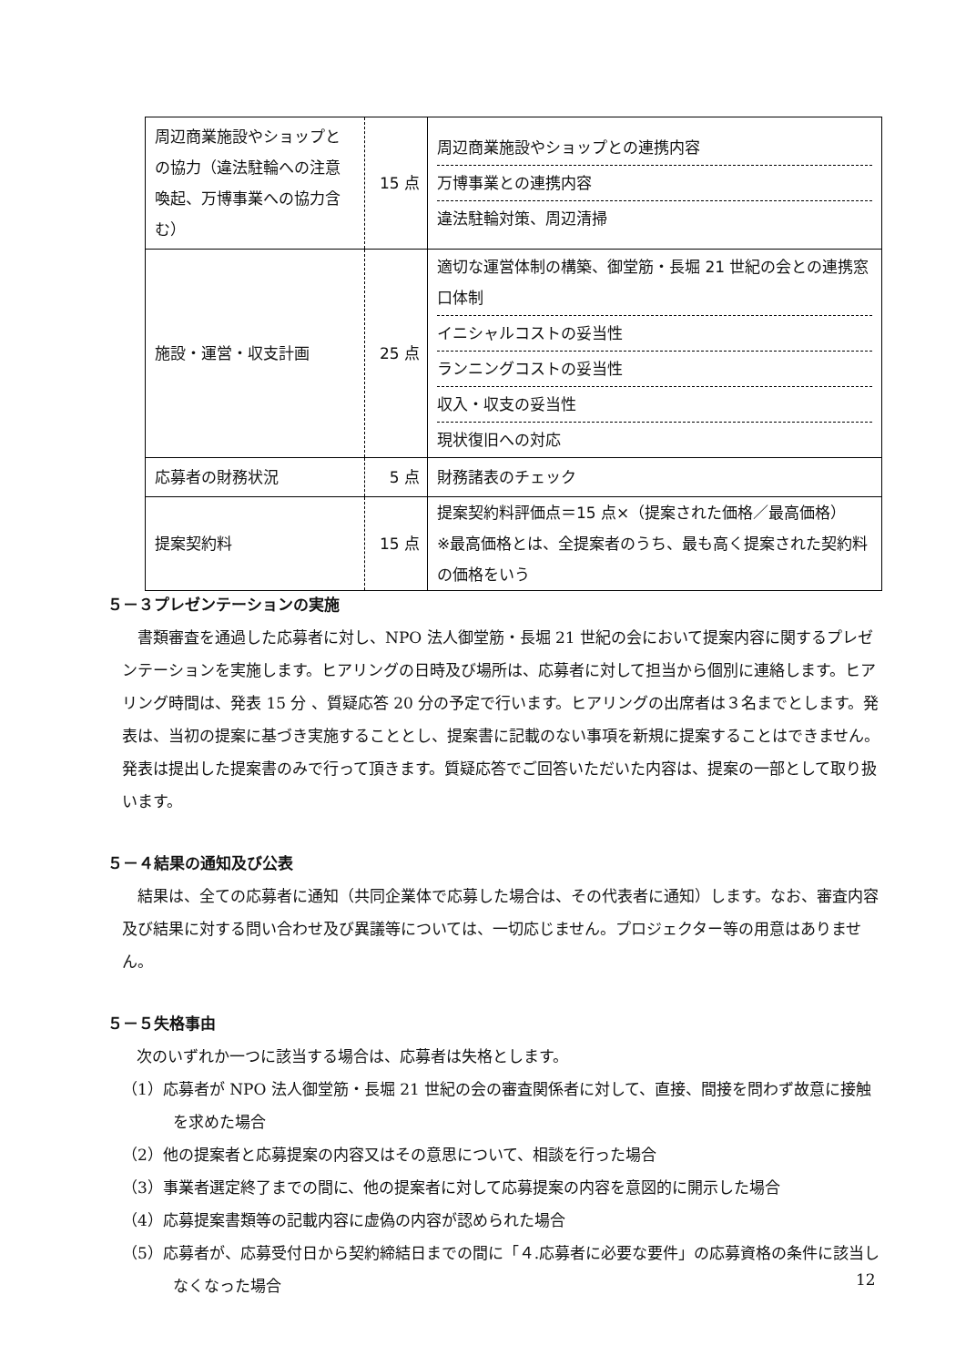| 周辺商業施設やショップとの協力（違法駐輪への注意喚起、万博事業への協力含む） | 15 点 | 周辺商業施設やショップとの連携内容 万博事業との連携内容 違法駐輪対策、周辺清掃 |
| 施設・運営・収支計画 | 25 点 | 適切な運営体制の構築、御堂筋・長堀 21 世紀の会との連携窓口体制 イニシャルコストの妥当性 ランニングコストの妥当性 収入・収支の妥当性 現状復旧への対応 |
| 応募者の財務状況 | 5 点 | 財務諸表のチェック |
| 提案契約料 | 15 点 | 提案契約料評価点＝15 点×（提案された価格／最高価格） ※最高価格とは、全提案者のうち、最も高く提案された契約料の価格をいう |
５－３プレゼンテーションの実施
書類審査を通過した応募者に対し、NPO 法人御堂筋・長堀 21 世紀の会において提案内容に関するプレゼンテーションを実施します。ヒアリングの日時及び場所は、応募者に対して担当から個別に連絡します。ヒアリング時間は、発表 15 分 、質疑応答 20 分の予定で行います。ヒアリングの出席者は３名までとします。発表は、当初の提案に基づき実施することとし、提案書に記載のない事項を新規に提案することはできません。発表は提出した提案書のみで行って頂きます。質疑応答でご回答いただいた内容は、提案の一部として取り扱います。
５－４結果の通知及び公表
結果は、全ての応募者に通知（共同企業体で応募した場合は、その代表者に通知）します。なお、審査内容及び結果に対する問い合わせ及び異議等については、一切応じません。プロジェクター等の用意はありません。
５－５失格事由
次のいずれか一つに該当する場合は、応募者は失格とします。
（1）応募者が NPO 法人御堂筋・長堀 21 世紀の会の審査関係者に対して、直接、間接を問わず故意に接触を求めた場合
（2）他の提案者と応募提案の内容又はその意思について、相談を行った場合
（3）事業者選定終了までの間に、他の提案者に対して応募提案の内容を意図的に開示した場合
（4）応募提案書類等の記載内容に虚偽の内容が認められた場合
（5）応募者が、応募受付日から契約締結日までの間に「４.応募者に必要な要件」の応募資格の条件に該当しなくなった場合
12